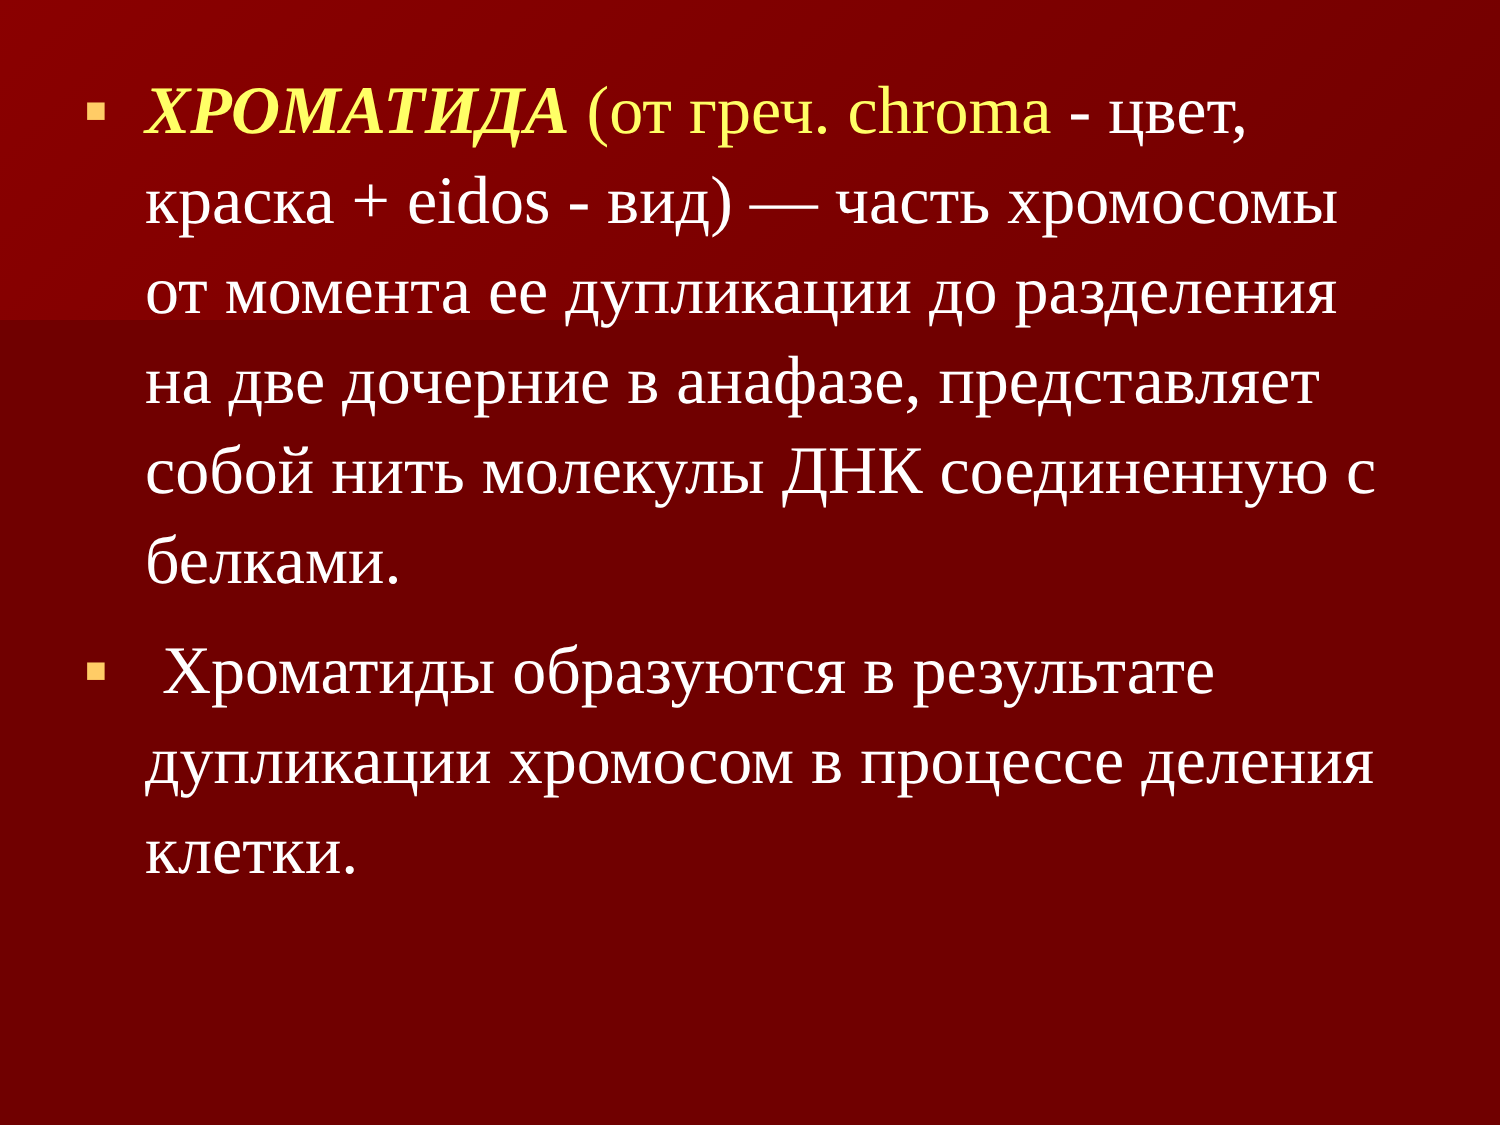■
ХРОМАТИДА (от греч. chroma - цвет, краска + eidos - вид) — часть хромосомы от момента ее дупликации до разделения на две дочерние в анафазе, представляет собой нить молекулы ДНК соединенную с белками.
■
Хроматиды образуются в результате дупликации хромосом в процессе деления клетки.